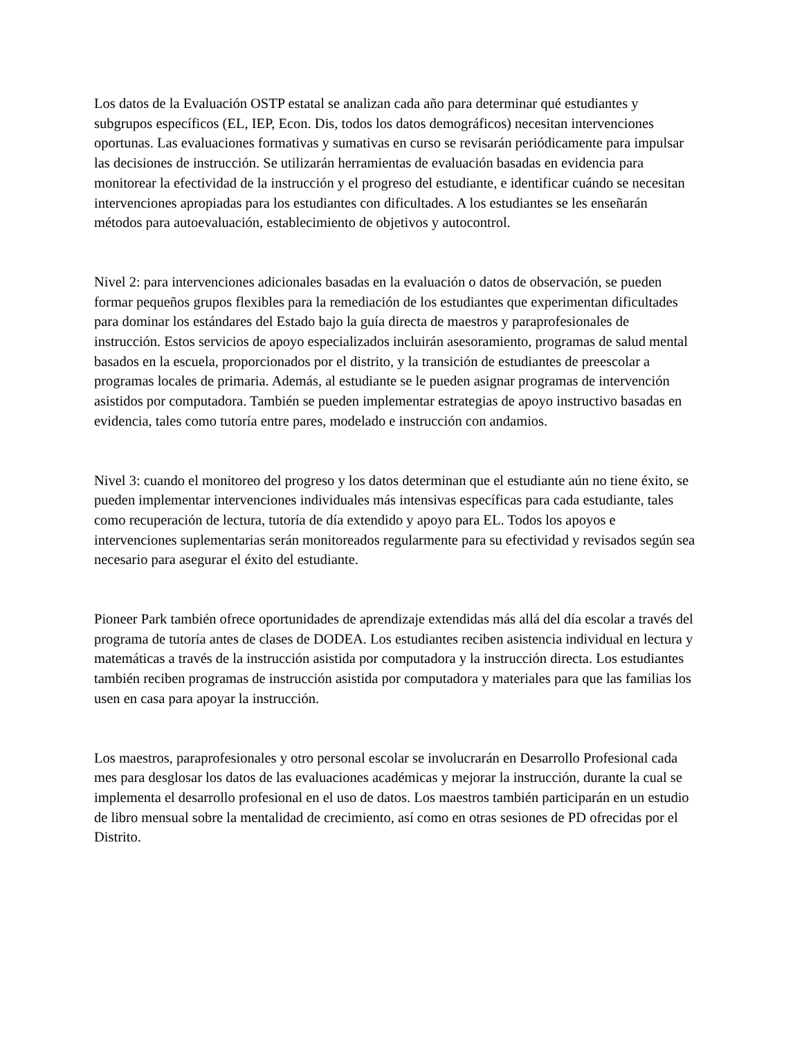Los datos de la Evaluación OSTP estatal se analizan cada año para determinar qué estudiantes y subgrupos específicos (EL, IEP, Econ. Dis, todos los datos demográficos) necesitan intervenciones oportunas. Las evaluaciones formativas y sumativas en curso se revisarán periódicamente para impulsar las decisiones de instrucción. Se utilizarán herramientas de evaluación basadas en evidencia para monitorear la efectividad de la instrucción y el progreso del estudiante, e identificar cuándo se necesitan intervenciones apropiadas para los estudiantes con dificultades. A los estudiantes se les enseñarán métodos para autoevaluación, establecimiento de objetivos y autocontrol.
Nivel 2: para intervenciones adicionales basadas en la evaluación o datos de observación, se pueden formar pequeños grupos flexibles para la remediación de los estudiantes que experimentan dificultades para dominar los estándares del Estado bajo la guía directa de maestros y paraprofesionales de instrucción. Estos servicios de apoyo especializados incluirán asesoramiento, programas de salud mental basados en la escuela, proporcionados por el distrito, y la transición de estudiantes de preescolar a programas locales de primaria. Además, al estudiante se le pueden asignar programas de intervención asistidos por computadora. También se pueden implementar estrategias de apoyo instructivo basadas en evidencia, tales como tutoría entre pares, modelado e instrucción con andamios.
Nivel 3: cuando el monitoreo del progreso y los datos determinan que el estudiante aún no tiene éxito, se pueden implementar intervenciones individuales más intensivas específicas para cada estudiante, tales como recuperación de lectura, tutoría de día extendido y apoyo para EL. Todos los apoyos e intervenciones suplementarias serán monitoreados regularmente para su efectividad y revisados según sea necesario para asegurar el éxito del estudiante.
Pioneer Park también ofrece oportunidades de aprendizaje extendidas más allá del día escolar a través del programa de tutoría antes de clases de DODEA. Los estudiantes reciben asistencia individual en lectura y matemáticas a través de la instrucción asistida por computadora y la instrucción directa. Los estudiantes también reciben programas de instrucción asistida por computadora y materiales para que las familias los usen en casa para apoyar la instrucción.
Los maestros, paraprofesionales y otro personal escolar se involucrarán en Desarrollo Profesional cada mes para desglosar los datos de las evaluaciones académicas y mejorar la instrucción, durante la cual se implementa el desarrollo profesional en el uso de datos. Los maestros también participarán en un estudio de libro mensual sobre la mentalidad de crecimiento, así como en otras sesiones de PD ofrecidas por el Distrito.